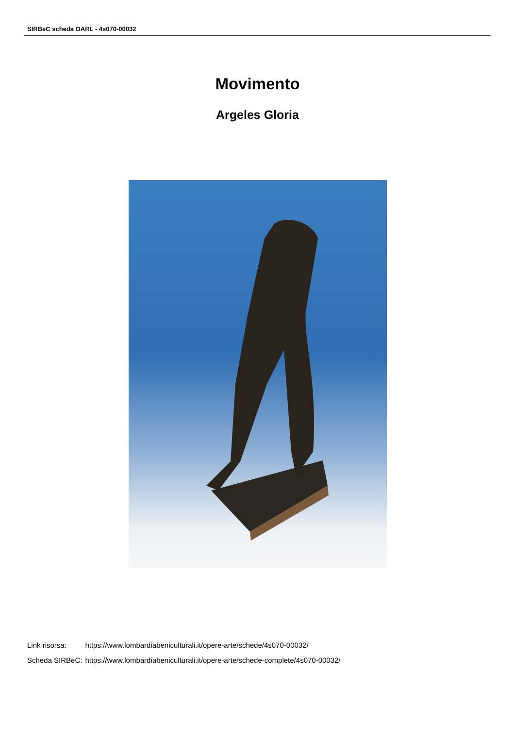SIRBeC scheda OARL - 4s070-00032
Movimento
Argeles Gloria
| Link risorsa: | https://www.lombardiabeniculturali.it/opere-arte/schede/4s070-00032/ |
| Scheda SIRBeC: | https://www.lombardiabeniculturali.it/opere-arte/schede-complete/4s070-00032/ |